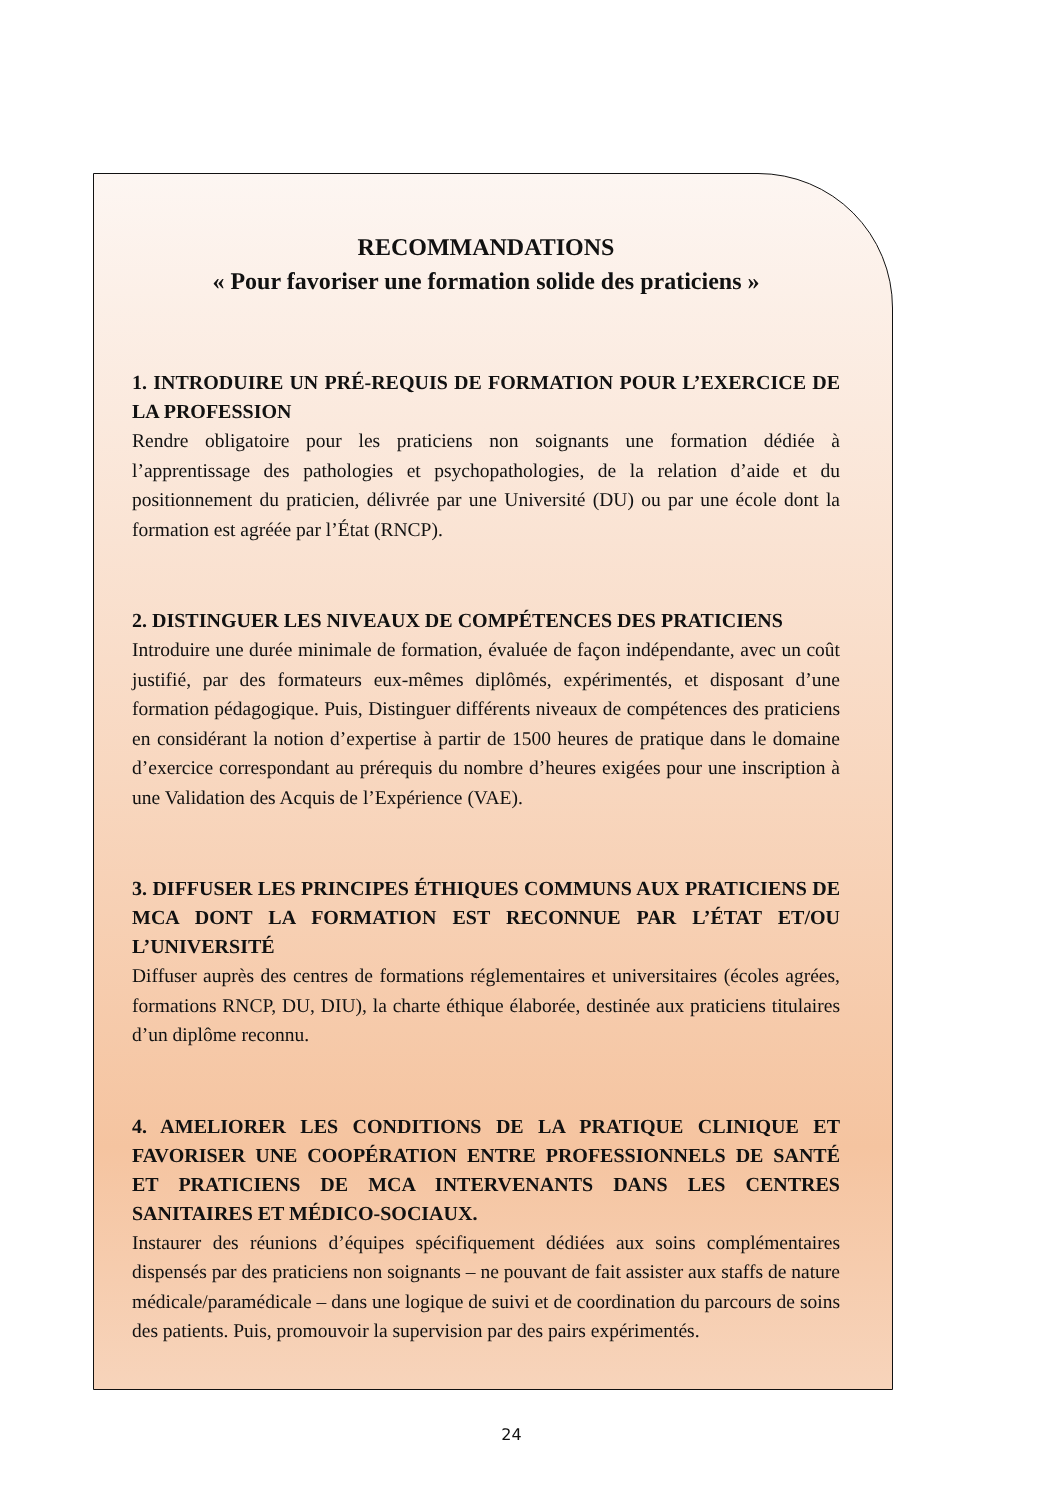RECOMMANDATIONS
« Pour favoriser une formation solide des praticiens »
1. INTRODUIRE UN PRÉ-REQUIS DE FORMATION POUR L’EXERCICE DE LA PROFESSION
Rendre obligatoire pour les praticiens non soignants une formation dédiée à l’apprentissage des pathologies et psychopathologies, de la relation d’aide et du positionnement du praticien, délivrée par une Université (DU) ou par une école dont la formation est agréée par l’État (RNCP).
2. DISTINGUER LES NIVEAUX DE COMPÉTENCES DES PRATICIENS
Introduire une durée minimale de formation, évaluée de façon indépendante, avec un coût justifié, par des formateurs eux-mêmes diplômés, expérimentés, et disposant d’une formation pédagogique. Puis, Distinguer différents niveaux de compétences des praticiens en considérant la notion d’expertise à partir de 1500 heures de pratique dans le domaine d’exercice correspondant au prérequis du nombre d’heures exigées pour une inscription à une Validation des Acquis de l’Expérience (VAE).
3. DIFFUSER LES PRINCIPES ÉTHIQUES COMMUNS AUX PRATICIENS DE MCA DONT LA FORMATION EST RECONNUE PAR L’ÉTAT ET/OU L’UNIVERSITÉ
Diffuser auprès des centres de formations réglementaires et universitaires (écoles agrées, formations RNCP, DU, DIU), la charte éthique élaborée, destinée aux praticiens titulaires d’un diplôme reconnu.
4. AMELIORER LES CONDITIONS DE LA PRATIQUE CLINIQUE ET FAVORISER UNE COOPÉRATION ENTRE PROFESSIONNELS DE SANTÉ ET PRATICIENS DE MCA INTERVENANTS DANS LES CENTRES SANITAIRES ET MÉDICO-SOCIAUX.
Instaurer des réunions d’équipes spécifiquement dédiées aux soins complémentaires dispensés par des praticiens non soignants – ne pouvant de fait assister aux staffs de nature médicale/paramédicale – dans une logique de suivi et de coordination du parcours de soins des patients. Puis, promouvoir la supervision par des pairs expérimentés.
24